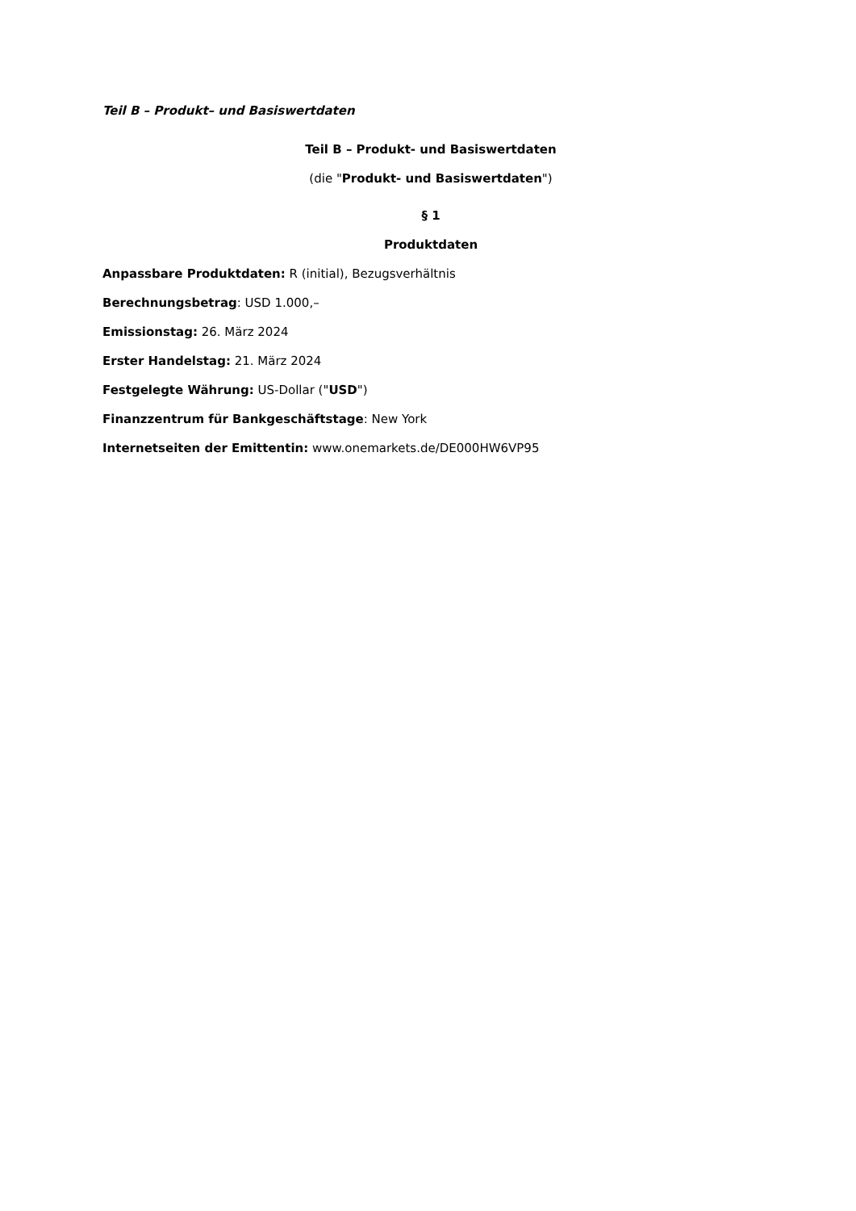Teil B – Produkt– und Basiswertdaten
Teil B – Produkt- und Basiswertdaten
(die "Produkt- und Basiswertdaten")
§ 1
Produktdaten
Anpassbare Produktdaten: R (initial), Bezugsverhältnis
Berechnungsbetrag: USD 1.000,–
Emissionstag: 26. März 2024
Erster Handelstag: 21. März 2024
Festgelegte Währung: US-Dollar ("USD")
Finanzzentrum für Bankgeschäftstage: New York
Internetseiten der Emittentin: www.onemarkets.de/DE000HW6VP95